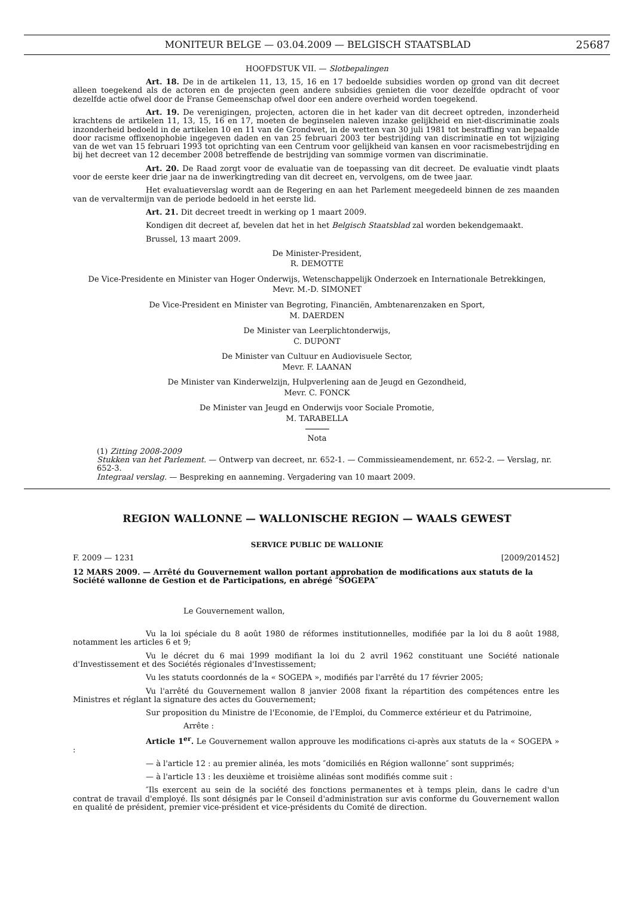MONITEUR BELGE — 03.04.2009 — BELGISCH STAATSBLAD 25687
HOOFDSTUK VII. — Slotbepalingen
Art. 18. De in de artikelen 11, 13, 15, 16 en 17 bedoelde subsidies worden op grond van dit decreet alleen toegekend als de actoren en de projecten geen andere subsidies genieten die voor dezelfde opdracht of voor dezelfde actie ofwel door de Franse Gemeenschap ofwel door een andere overheid worden toegekend.
Art. 19. De verenigingen, projecten, actoren die in het kader van dit decreet optreden, inzonderheid krachtens de artikelen 11, 13, 15, 16 en 17, moeten de beginselen naleven inzake gelijkheid en niet-discriminatie zoals inzonderheid bedoeld in de artikelen 10 en 11 van de Grondwet, in de wetten van 30 juli 1981 tot bestraffing van bepaalde door racisme offixenophobie ingegeven daden en van 25 februari 2003 ter bestrijding van discriminatie en tot wijziging van de wet van 15 februari 1993 tot oprichting van een Centrum voor gelijkheid van kansen en voor racismebestrijding en bij het decreet van 12 december 2008 betreffende de bestrijding van sommige vormen van discriminatie.
Art. 20. De Raad zorgt voor de evaluatie van de toepassing van dit decreet. De evaluatie vindt plaats voor de eerste keer drie jaar na de inwerkingtreding van dit decreet en, vervolgens, om de twee jaar.
Het evaluatieverslag wordt aan de Regering en aan het Parlement meegedeeld binnen de zes maanden van de vervaltermijn van de periode bedoeld in het eerste lid.
Art. 21. Dit decreet treedt in werking op 1 maart 2009.
Kondigen dit decreet af, bevelen dat het in het Belgisch Staatsblad zal worden bekendgemaakt.
Brussel, 13 maart 2009.
De Minister-President,
R. DEMOTTE
De Vice-Presidente en Minister van Hoger Onderwijs, Wetenschappelijk Onderzoek en Internationale Betrekkingen,
Mevr. M.-D. SIMONET
De Vice-President en Minister van Begroting, Financiën, Ambtenarenzaken en Sport,
M. DAERDEN
De Minister van Leerplichtonderwijs,
C. DUPONT
De Minister van Cultuur en Audiovisuele Sector,
Mevr. F. LAANAN
De Minister van Kinderwelzijn, Hulpverlening aan de Jeugd en Gezondheid,
Mevr. C. FONCK
De Minister van Jeugd en Onderwijs voor Sociale Promotie,
M. TARABELLA
Nota
(1) Zitting 2008-2009
Stukken van het Parlement. — Ontwerp van decreet, nr. 652-1. — Commissieamendement, nr. 652-2. — Verslag, nr. 652-3.
Integraal verslag. — Bespreking en aanneming. Vergadering van 10 maart 2009.
REGION WALLONNE — WALLONISCHE REGION — WAALS GEWEST
SERVICE PUBLIC DE WALLONIE
F. 2009 — 1231 [2009/201452]
12 MARS 2009. — Arrêté du Gouvernement wallon portant approbation de modifications aux statuts de la Société wallonne de Gestion et de Participations, en abrégé ″SOGEPA″
Le Gouvernement wallon,
Vu la loi spéciale du 8 août 1980 de réformes institutionnelles, modifiée par la loi du 8 août 1988, notamment les articles 6 et 9;
Vu le décret du 6 mai 1999 modifiant la loi du 2 avril 1962 constituant une Société nationale d'Investissement et des Sociétés régionales d'Investissement;
Vu les statuts coordonnés de la « SOGEPA », modifiés par l'arrêté du 17 février 2005;
Vu l'arrêté du Gouvernement wallon 8 janvier 2008 fixant la répartition des compétences entre les Ministres et réglant la signature des actes du Gouvernement;
Sur proposition du Ministre de l'Economie, de l'Emploi, du Commerce extérieur et du Patrimoine,
Arrête :
Article 1<sup>er</sup>. Le Gouvernement wallon approuve les modifications ci-après aux statuts de la « SOGEPA » :
— à l'article 12 : au premier alinéa, les mots ″domiciliés en Région wallonne″ sont supprimés;
— à l'article 13 : les deuxième et troisième alinéas sont modifiés comme suit :
″Ils exercent au sein de la société des fonctions permanentes et à temps plein, dans le cadre d'un contrat de travail d'employé. Ils sont désignés par le Conseil d'administration sur avis conforme du Gouvernement wallon en qualité de président, premier vice-président et vice-présidents du Comité de direction.